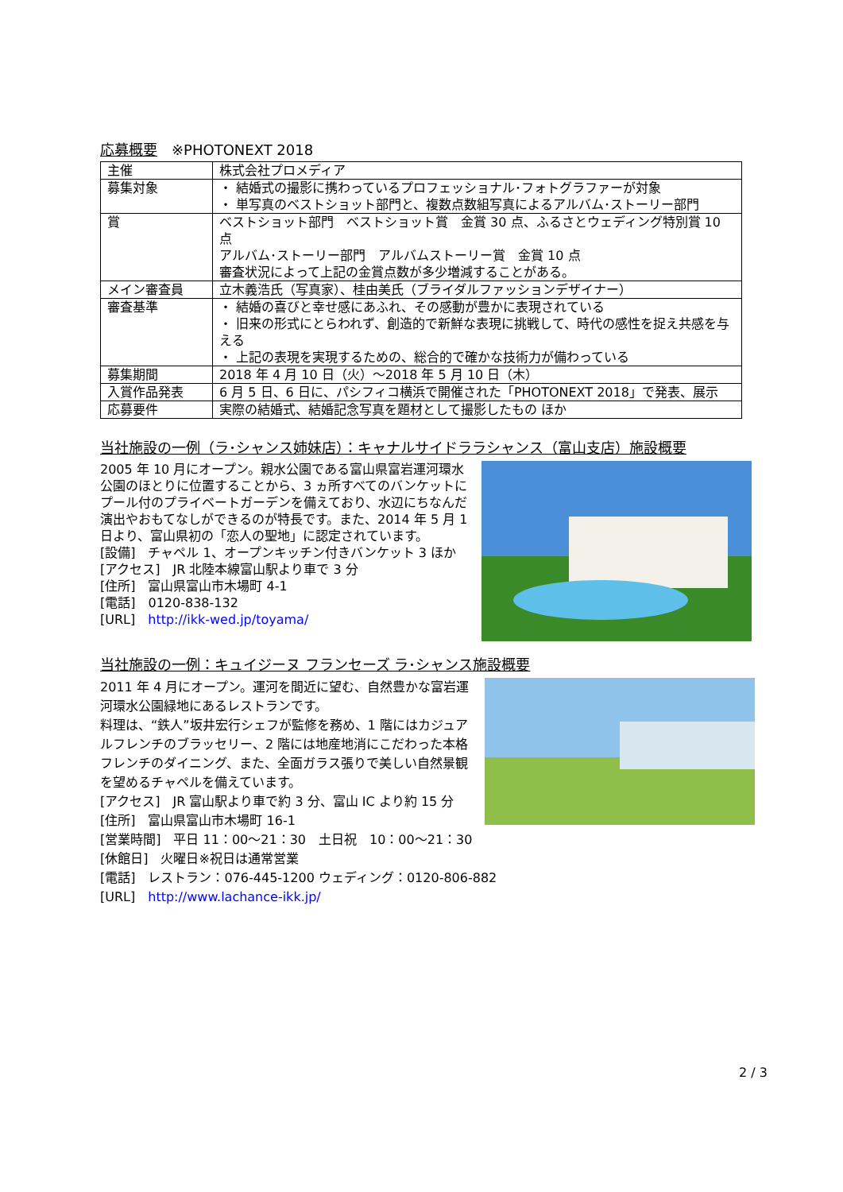応募概要　※PHOTONEXT 2018
| 主催 | 株式会社プロメディア |
| 募集対象 | ・ 結婚式の撮影に携わっているプロフェッショナル･フォトグラファーが対象 ・ 単写真のベストショット部門と、複数点数組写真によるアルバム･ストーリー部門 |
| 賞 | ベストショット部門 ベストショット賞 金賞 30 点、ふるさとウェディング特別賞 10 点 アルバム･ストーリー部門 アルバムストーリー賞 金賞 10 点 審査状況によって上記の金賞点数が多少増減することがある。 |
| メイン審査員 | 立木義浩氏（写真家）、桂由美氏（ブライダルファッションデザイナー） |
| 審査基準 | ・ 結婚の喜びと幸せ感にあふれ、その感動が豊かに表現されている ・ 旧来の形式にとらわれず、創造的で新鮮な表現に挑戦して、時代の感性を捉え共感を与える ・ 上記の表現を実現するための、総合的で確かな技術力が備わっている |
| 募集期間 | 2018 年 4 月 10 日（火）～2018 年 5 月 10 日（木） |
| 入賞作品発表 | 6 月 5 日、6 日に、パシフィコ横浜で開催された「PHOTONEXT 2018」で発表、展示 |
| 応募要件 | 実際の結婚式、結婚記念写真を題材として撮影したもの ほか |
当社施設の一例（ラ･シャンス姉妹店）：キャナルサイドララシャンス（富山支店）施設概要
2005 年 10 月にオープン。親水公園である富山県富岩運河環水公園のほとりに位置することから、3 ヵ所すべてのバンケットにプール付のプライベートガーデンを備えており、水辺にちなんだ演出やおもてなしができるのが特長です。また、2014 年 5 月 1 日より、富山県初の「恋人の聖地」に認定されています。
[設備]　チャペル 1、オープンキッチン付きバンケット 3 ほか
[アクセス]　JR 北陸本線富山駅より車で 3 分
[住所]　富山県富山市木場町 4-1
[電話]　0120-838-132
[URL]　http://ikk-wed.jp/toyama/
当社施設の一例：キュイジーヌ フランセーズ ラ･シャンス施設概要
2011 年 4 月にオープン。運河を間近に望む、自然豊かな富岩運河環水公園緑地にあるレストランです。
料理は、“鉄人”坂井宏行シェフが監修を務め、1 階にはカジュアルフレンチのブラッセリー、2 階には地産地消にこだわった本格フレンチのダイニング、また、全面ガラス張りで美しい自然景観を望めるチャペルを備えています。
[アクセス]　JR 富山駅より車で約 3 分、富山 IC より約 15 分
[住所]　富山県富山市木場町 16-1
[営業時間]　平日 11：00～21：30　土日祝　10：00～21：30
[休館日]　火曜日※祝日は通常営業
[電話]　レストラン：076-445-1200 ウェディング：0120-806-882
[URL]　http://www.lachance-ikk.jp/
2 / 3